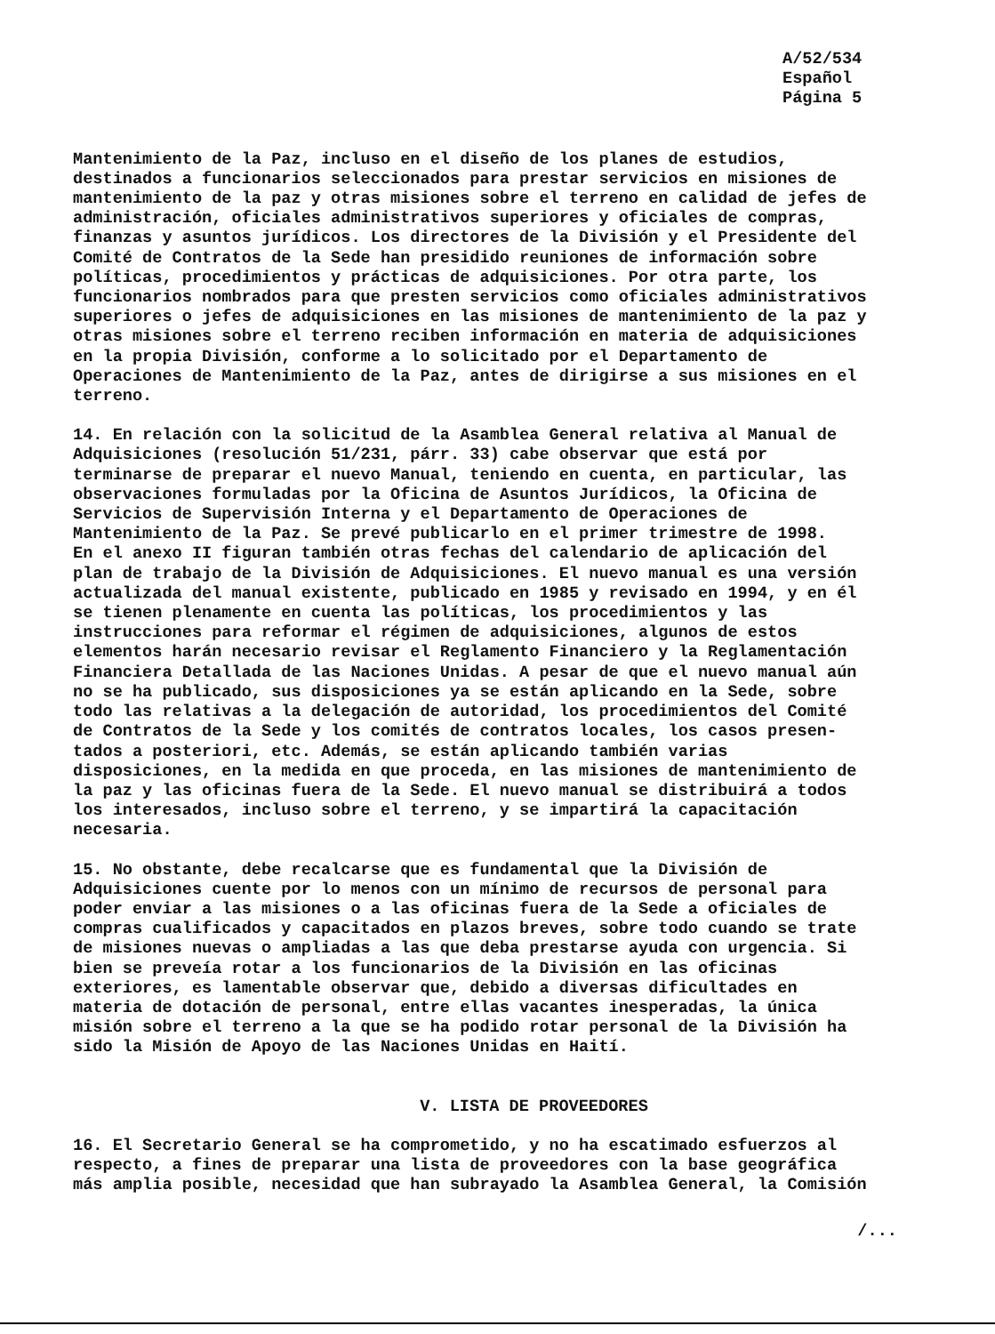A/52/534
Español
Página 5
Mantenimiento de la Paz, incluso en el diseño de los planes de estudios, destinados a funcionarios seleccionados para prestar servicios en misiones de mantenimiento de la paz y otras misiones sobre el terreno en calidad de jefes de administración, oficiales administrativos superiores y oficiales de compras, finanzas y asuntos jurídicos. Los directores de la División y el Presidente del Comité de Contratos de la Sede han presidido reuniones de información sobre políticas, procedimientos y prácticas de adquisiciones. Por otra parte, los funcionarios nombrados para que presten servicios como oficiales administrativos superiores o jefes de adquisiciones en las misiones de mantenimiento de la paz y otras misiones sobre el terreno reciben información en materia de adquisiciones en la propia División, conforme a lo solicitado por el Departamento de Operaciones de Mantenimiento de la Paz, antes de dirigirse a sus misiones en el terreno.
14. En relación con la solicitud de la Asamblea General relativa al Manual de Adquisiciones (resolución 51/231, párr. 33) cabe observar que está por terminarse de preparar el nuevo Manual, teniendo en cuenta, en particular, las observaciones formuladas por la Oficina de Asuntos Jurídicos, la Oficina de Servicios de Supervisión Interna y el Departamento de Operaciones de Mantenimiento de la Paz. Se prevé publicarlo en el primer trimestre de 1998. En el anexo II figuran también otras fechas del calendario de aplicación del plan de trabajo de la División de Adquisiciones. El nuevo manual es una versión actualizada del manual existente, publicado en 1985 y revisado en 1994, y en él se tienen plenamente en cuenta las políticas, los procedimientos y las instrucciones para reformar el régimen de adquisiciones, algunos de estos elementos harán necesario revisar el Reglamento Financiero y la Reglamentación Financiera Detallada de las Naciones Unidas. A pesar de que el nuevo manual aún no se ha publicado, sus disposiciones ya se están aplicando en la Sede, sobre todo las relativas a la delegación de autoridad, los procedimientos del Comité de Contratos de la Sede y los comités de contratos locales, los casos presen- tados a posteriori, etc. Además, se están aplicando también varias disposiciones, en la medida en que proceda, en las misiones de mantenimiento de la paz y las oficinas fuera de la Sede. El nuevo manual se distribuirá a todos los interesados, incluso sobre el terreno, y se impartirá la capacitación necesaria.
15. No obstante, debe recalcarse que es fundamental que la División de Adquisiciones cuente por lo menos con un mínimo de recursos de personal para poder enviar a las misiones o a las oficinas fuera de la Sede a oficiales de compras cualificados y capacitados en plazos breves, sobre todo cuando se trate de misiones nuevas o ampliadas a las que deba prestarse ayuda con urgencia. Si bien se preveía rotar a los funcionarios de la División en las oficinas exteriores, es lamentable observar que, debido a diversas dificultades en materia de dotación de personal, entre ellas vacantes inesperadas, la única misión sobre el terreno a la que se ha podido rotar personal de la División ha sido la Misión de Apoyo de las Naciones Unidas en Haití.
V. LISTA DE PROVEEDORES
16. El Secretario General se ha comprometido, y no ha escatimado esfuerzos al respecto, a fines de preparar una lista de proveedores con la base geográfica más amplia posible, necesidad que han subrayado la Asamblea General, la Comisión
/...